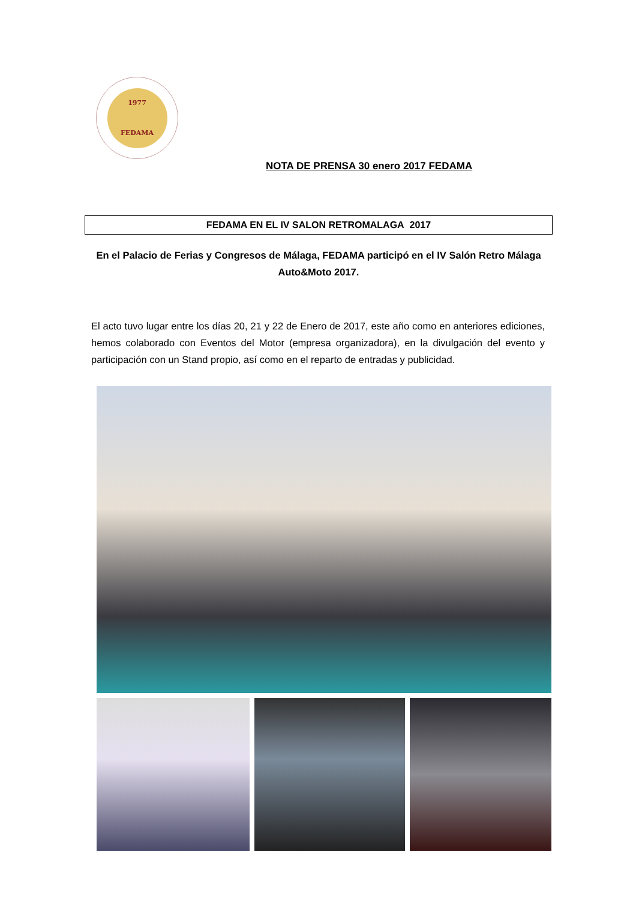1977
FEDAMA
NOTA DE PRENSA 30 enero 2017 FEDAMA
FEDAMA EN EL IV SALON RETROMALAGA 2017
En el Palacio de Ferias y Congresos de Málaga, FEDAMA participó en el IV Salón Retro Málaga Auto&Moto 2017.
El acto tuvo lugar entre los días 20, 21 y 22 de Enero de 2017, este año como en anteriores ediciones, hemos colaborado con Eventos del Motor (empresa organizadora), en la divulgación del evento y participación con un Stand propio, así como en el reparto de entradas y publicidad.